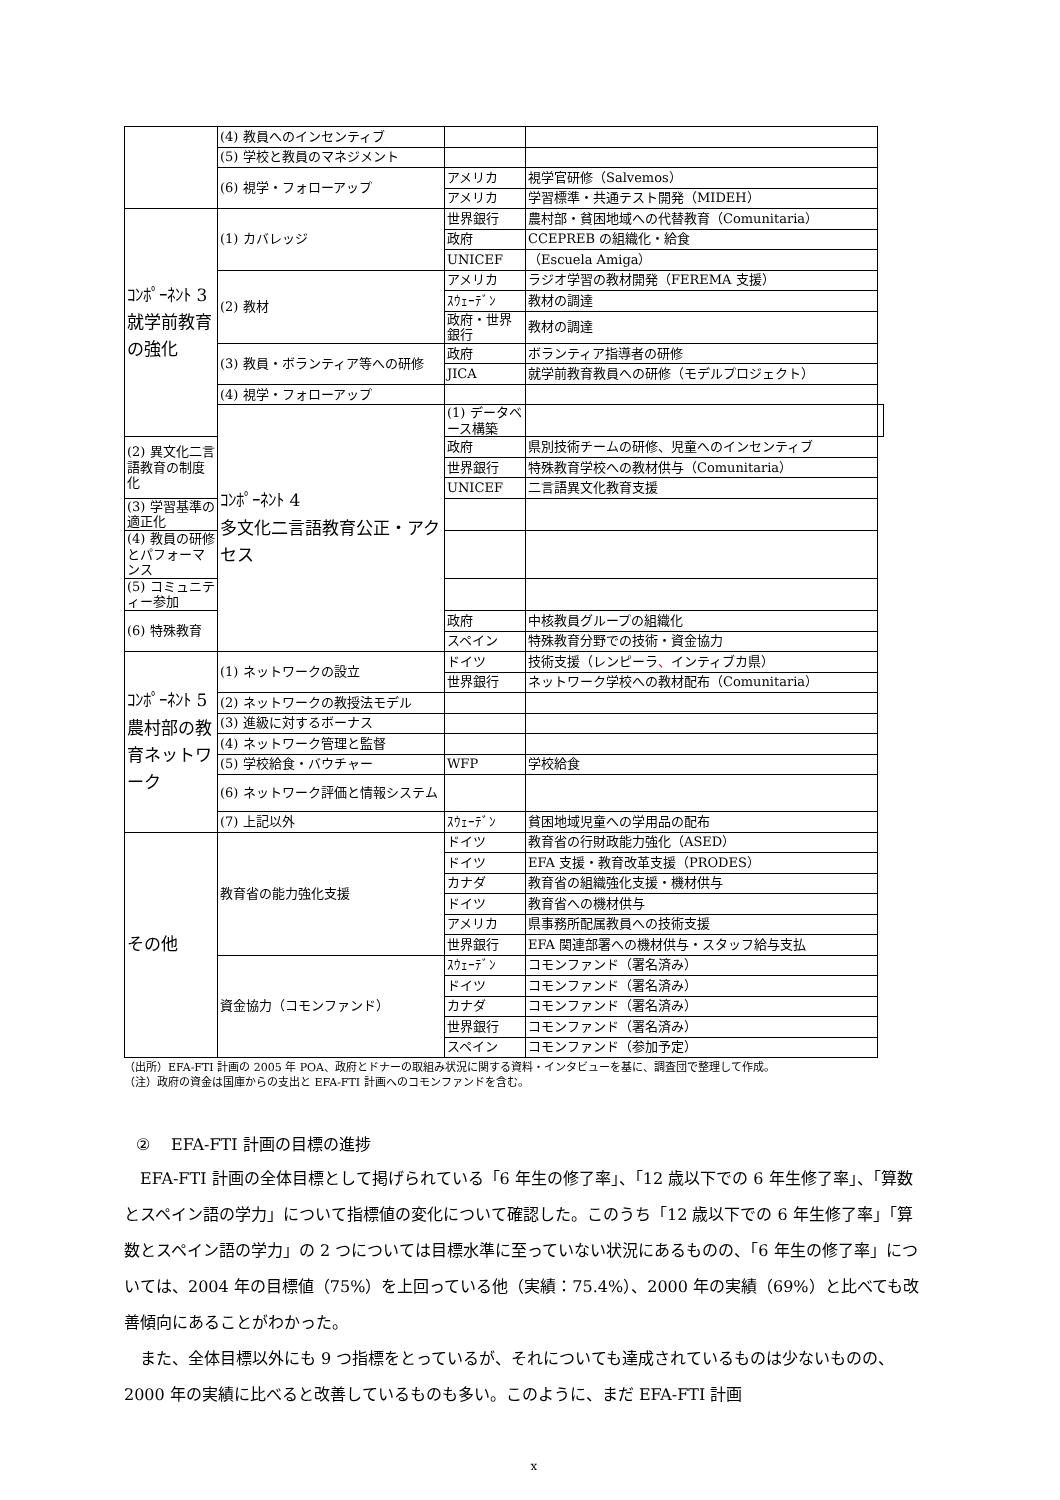| | (4) 教員へのインセンティブ | | | |
| | (5) 学校と教員のマネジメント | | | |
| | (6) 視学・フォローアップ | アメリカ | 視学官研修（Salvemos） | |
| | | アメリカ | 学習標準・共通テスト開発（MIDEH） | |
| ｺﾝﾎﾟｰﾈﾝﾄ 3 就学前教育の強化 | (1) カバレッジ | 世界銀行 | 農村部・貧困地域への代替教育（Comunitaria） | |
| | | 政府 | CCEPREB の組織化・給食 | |
| | | UNICEF | （Escuela Amiga） | |
| | (2) 教材 | アメリカ | ラジオ学習の教材開発（FEREMA 支援） | |
| | | ｽｳｪｰﾃﾞﾝ | 教材の調達 | |
| | | 政府・世界銀行 | 教材の調達 | |
| | (3) 教員・ボランティア等への研修 | 政府 | ボランティア指導者の研修 | |
| | | JICA | 就学前教育教員への研修（モデルプロジェクト） | |
| | (4) 視学・フォローアップ | | | |
| | ｺﾝﾎﾟｰﾈﾝﾄ 4 多文化二言語教育公正・アクセス | (1) データベース構築 | | |
| (2) 異文化二言語教育の制度化 | | 政府 | 県別技術チームの研修、児童へのインセンティブ | |
| | | 世界銀行 | 特殊教育学校への教材供与（Comunitaria） | |
| | | UNICEF | 二言語異文化教育支援 | |
| (3) 学習基準の適正化 | | | | |
| (4) 教員の研修とパフォーマンス | | | | |
| (5) コミュニティー参加 | | | | |
| (6) 特殊教育 | | 政府 | 中核教員グループの組織化 | |
| | | スペイン | 特殊教育分野での技術・資金協力 | |
| ｺﾝﾎﾟｰﾈﾝﾄ 5 農村部の教育ネットワーク | (1) ネットワークの設立 | ドイツ | 技術支援（レンピーラ 、 インティブカ県） | |
| | | 世界銀行 | ネットワーク学校への教材配布（Comunitaria） | |
| | (2) ネットワークの教授法モデル | | | |
| | (3) 進級に対するボーナス | | | |
| | (4) ネットワーク管理と監督 | | | |
| | (5) 学校給食・バウチャー | WFP | 学校給食 | |
| | (6) ネットワーク評価と情報システム | | | |
| | (7) 上記以外 | ｽｳｪｰﾃﾞﾝ | 貧困地域児童への学用品の配布 | |
| その他 | 教育省の能力強化支援 | ドイツ | 教育省の行財政能力強化（ASED） | |
| | | ドイツ | EFA 支援・教育改革支援（PRODES） | |
| | | カナダ | 教育省の組織強化支援・機材供与 | |
| | | ドイツ | 教育省への機材供与 | |
| | | アメリカ | 県事務所配属教員への技術支援 | |
| | | 世界銀行 | EFA 関連部署への機材供与・スタッフ給与支払 | |
| | 資金協力（コモンファンド） | ｽｳｪｰﾃﾞﾝ | コモンファンド（署名済み） | |
| | | ドイツ | コモンファンド（署名済み） | |
| | | カナダ | コモンファンド（署名済み） | |
| | | 世界銀行 | コモンファンド（署名済み） | |
| | | スペイン | コモンファンド（参加予定） | |
（出所）EFA-FTI 計画の 2005 年 POA、政府とドナーの取組み状況に関する資料・インタビューを基に、調査団で整理して作成。
（注）政府の資金は国庫からの支出と EFA-FTI 計画へのコモンファンドを含む。
②　 EFA-FTI 計画の目標の進捗
EFA-FTI 計画の全体目標として掲げられている「6 年生の修了率」、「12 歳以下での 6 年生修了率」、「算数とスペイン語の学力」について指標値の変化について確認した。このうち「12 歳以下での 6 年生修了率」「算数とスペイン語の学力」の 2 つについては目標水準に至っていない状況にあるものの、「6 年生の修了率」については、2004 年の目標値（75%）を上回っている他（実績：75.4%）、2000 年の実績（69%）と比べても改善傾向にあることがわかった。
また、全体目標以外にも 9 つ指標をとっているが、それについても達成されているものは少ないものの、2000 年の実績に比べると改善しているものも多い。このように、まだ EFA-FTI 計画
x